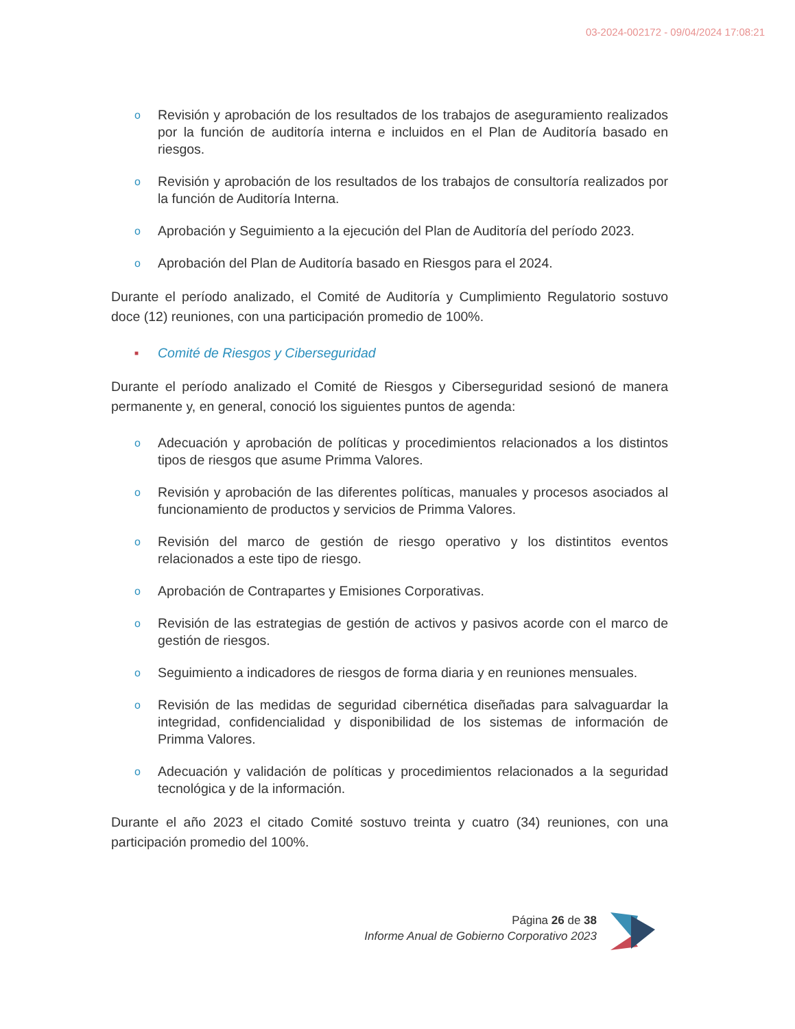03-2024-002172 - 09/04/2024 17:08:21
o Revisión y aprobación de los resultados de los trabajos de aseguramiento realizados por la función de auditoría interna e incluidos en el Plan de Auditoría basado en riesgos.
o Revisión y aprobación de los resultados de los trabajos de consultoría realizados por la función de Auditoría Interna.
o Aprobación y Seguimiento a la ejecución del Plan de Auditoría del período 2023.
o Aprobación del Plan de Auditoría basado en Riesgos para el 2024.
Durante el período analizado, el Comité de Auditoría y Cumplimiento Regulatorio sostuvo doce (12) reuniones, con una participación promedio de 100%.
■ Comité de Riesgos y Ciberseguridad
Durante el período analizado el Comité de Riesgos y Ciberseguridad sesionó de manera permanente y, en general, conoció los siguientes puntos de agenda:
o Adecuación y aprobación de políticas y procedimientos relacionados a los distintos tipos de riesgos que asume Primma Valores.
o Revisión y aprobación de las diferentes políticas, manuales y procesos asociados al funcionamiento de productos y servicios de Primma Valores.
o Revisión del marco de gestión de riesgo operativo y los distintitos eventos relacionados a este tipo de riesgo.
o Aprobación de Contrapartes y Emisiones Corporativas.
o Revisión de las estrategias de gestión de activos y pasivos acorde con el marco de gestión de riesgos.
o Seguimiento a indicadores de riesgos de forma diaria y en reuniones mensuales.
o Revisión de las medidas de seguridad cibernética diseñadas para salvaguardar la integridad, confidencialidad y disponibilidad de los sistemas de información de Primma Valores.
o Adecuación y validación de políticas y procedimientos relacionados a la seguridad tecnológica y de la información.
Durante el año 2023 el citado Comité sostuvo treinta y cuatro (34) reuniones, con una participación promedio del 100%.
Página 26 de 38
Informe Anual de Gobierno Corporativo 2023